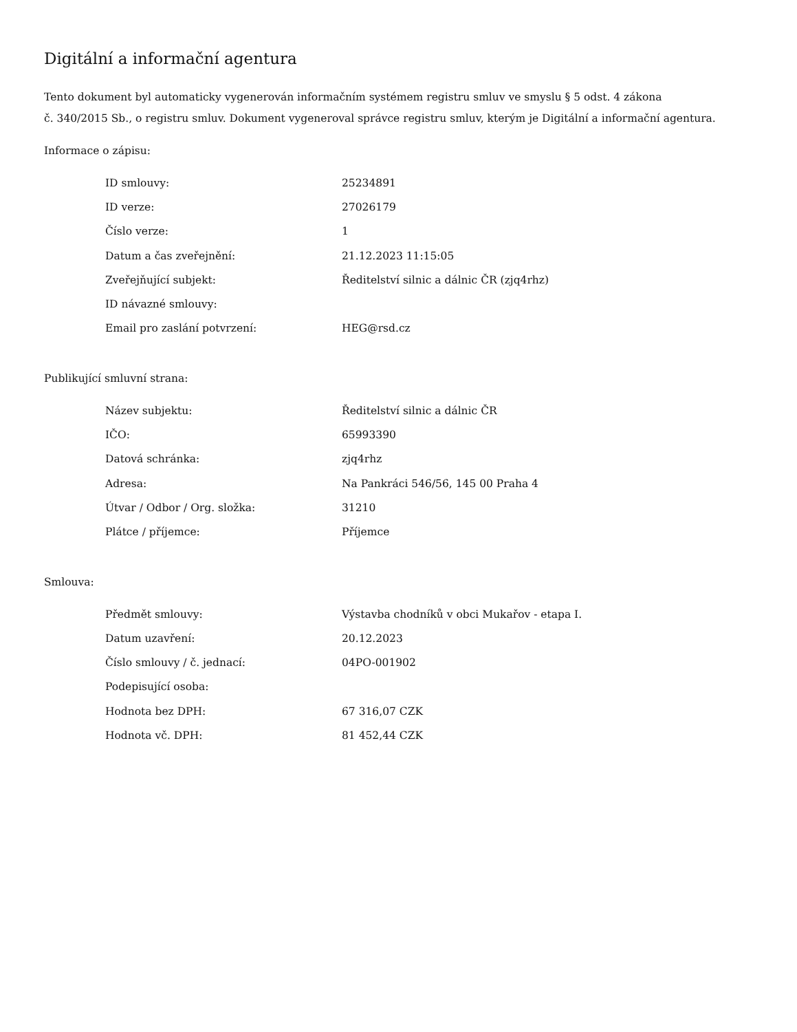Digitální a informační agentura
Tento dokument byl automaticky vygenerován informačním systémem registru smluv ve smyslu § 5 odst. 4 zákona
č. 340/2015 Sb., o registru smluv. Dokument vygeneroval správce registru smluv, kterým je Digitální a informační agentura.
Informace o zápisu:
| ID smlouvy: | 25234891 |
| ID verze: | 27026179 |
| Číslo verze: | 1 |
| Datum a čas zveřejnění: | 21.12.2023 11:15:05 |
| Zveřejňující subjekt: | Ředitelství silnic a dálnic ČR (zjq4rhz) |
| ID návazné smlouvy: | |
| Email pro zaslání potvrzení: | HEG@rsd.cz |
Publikující smluvní strana:
| Název subjektu: | Ředitelství silnic a dálnic ČR |
| IČO: | 65993390 |
| Datová schránka: | zjq4rhz |
| Adresa: | Na Pankráci 546/56, 145 00 Praha 4 |
| Útvar / Odbor / Org. složka: | 31210 |
| Plátce / příjemce: | Příjemce |
Smlouva:
| Předmět smlouvy: | Výstavba chodníků v obci Mukařov - etapa I. |
| Datum uzavření: | 20.12.2023 |
| Číslo smlouvy / č. jednací: | 04PO-001902 |
| Podepisující osoba: | |
| Hodnota bez DPH: | 67 316,07 CZK |
| Hodnota vč. DPH: | 81 452,44 CZK |